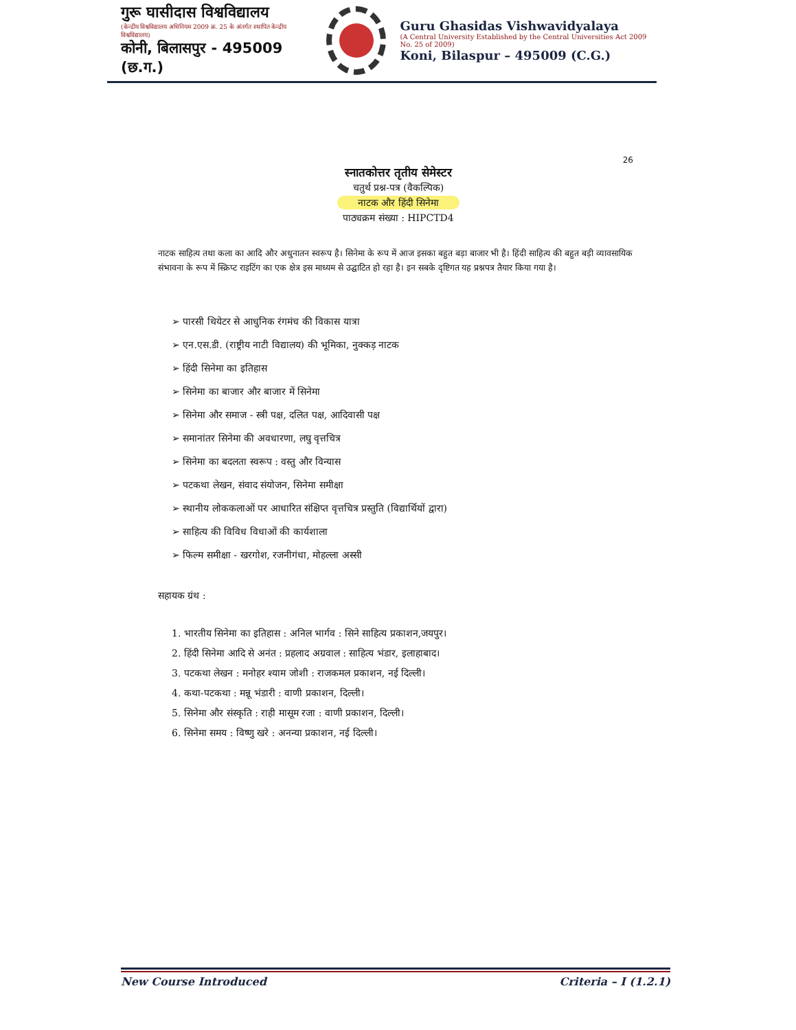गुरू घासीदास विश्वविद्यालय
(केन्द्रीय विश्वविद्यालय अधिनियम 2009 क्र. 25 के अंतर्गत स्थापित केन्द्रीय विश्वविद्यालय)
कोनी, बिलासपुर - 495009 (छ.ग.)
Guru Ghasidas Vishwavidyalaya
(A Central University Established by the Central Universities Act 2009 No. 25 of 2009)
Koni, Bilaspur – 495009 (C.G.)
26
स्नातकोत्तर तृतीय सेमेस्टर
चतुर्थ प्रश्न-पत्र (वैकल्पिक)
नाटक और हिंदी सिनेमा
पाठ्यक्रम संख्या : HIPCTD4
नाटक साहित्य तथा कला का आदि और अधुनातन स्वरूप है। सिनेमा के रूप में आज इसका बहुत बड़ा बाजार भी है। हिंदी साहित्य की बहुत बड़ी व्यावसायिक संभावना के रूप में स्क्रिप्ट राइटिंग का एक क्षेत्र इस माध्यम से उद्घाटित हो रहा है। इन सबके दृष्टिगत यह प्रश्नपत्र तैयार किया गया है।
➢ पारसी थियेटर से आधुनिक रंगमंच की विकास यात्रा
➢ एन.एस.डी. (राष्ट्रीय नाटी विद्यालय) की भूमिका, नुक्कड़ नाटक
➢ हिंदी सिनेमा का इतिहास
➢ सिनेमा का बाजार और बाजार में सिनेमा
➢ सिनेमा और समाज - स्त्री पक्ष, दलित पक्ष, आदिवासी पक्ष
➢ समानांतर सिनेमा की अवधारणा, लघु वृत्तचित्र
➢ सिनेमा का बदलता स्वरूप : वस्तु और विन्यास
➢ पटकथा लेखन, संवाद संयोजन, सिनेमा समीक्षा
➢ स्थानीय लोककलाओं पर आधारित संक्षिप्त वृत्तचित्र प्रस्तुति (विद्यार्थियों द्वारा)
➢ साहित्य की विविध विधाओं की कार्यशाला
➢ फिल्म समीक्षा - खरगोश, रजनीगंधा, मोहल्ला अस्सी
सहायक ग्रंथ :
1. भारतीय सिनेमा का इतिहास : अनिल भार्गव : सिने साहित्य प्रकाशन,जयपुर।
2. हिंदी सिनेमा आदि से अनंत : प्रहलाद अग्रवाल : साहित्य भंडार, इलाहाबाद।
3. पटकथा लेखन : मनोहर श्याम जोशी : राजकमल प्रकाशन, नई दिल्ली।
4. कथा-पटकथा : मन्नू भंडारी : वाणी प्रकाशन, दिल्ली।
5. सिनेमा और संस्कृति : राही मासूम रजा : वाणी प्रकाशन, दिल्ली।
6. सिनेमा समय : विष्णु खरे : अनन्या प्रकाशन, नई दिल्ली।
New Course Introduced Criteria – I (1.2.1)